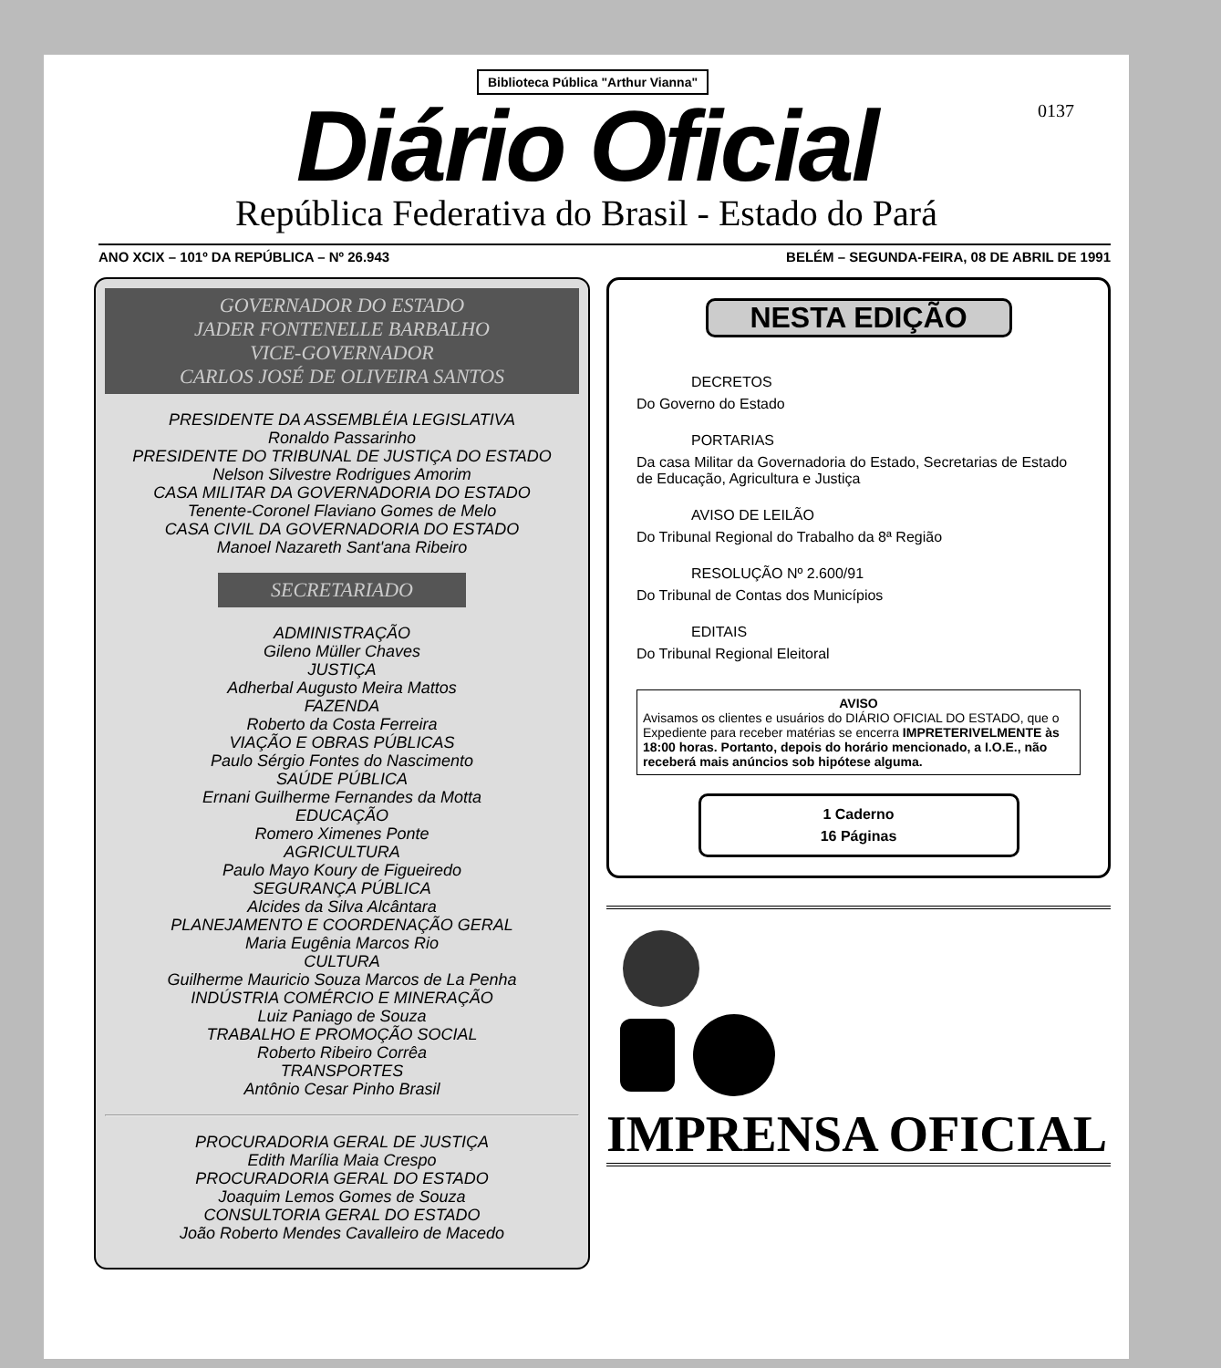Biblioteca Pública "Arthur Vianna"
0137
Diário Oficial
República Federativa do Brasil - Estado do Pará
ANO XCIX – 101º DA REPÚBLICA – Nº 26.943 BELÉM – SEGUNDA-FEIRA, 08 DE ABRIL DE 1991
GOVERNADOR DO ESTADO
JADER FONTENELLE BARBALHO
VICE-GOVERNADOR
CARLOS JOSÉ DE OLIVEIRA SANTOS
PRESIDENTE DA ASSEMBLÉIA LEGISLATIVA
Ronaldo Passarinho
PRESIDENTE DO TRIBUNAL DE JUSTIÇA DO ESTADO
Nelson Silvestre Rodrigues Amorim
CASA MILITAR DA GOVERNADORIA DO ESTADO
Tenente-Coronel Flaviano Gomes de Melo
CASA CIVIL DA GOVERNADORIA DO ESTADO
Manoel Nazareth Sant'ana Ribeiro
SECRETARIADO
ADMINISTRAÇÃO
Gileno Müller Chaves
JUSTIÇA
Adherbal Augusto Meira Mattos
FAZENDA
Roberto da Costa Ferreira
VIAÇÃO E OBRAS PÚBLICAS
Paulo Sérgio Fontes do Nascimento
SAÚDE PÚBLICA
Ernani Guilherme Fernandes da Motta
EDUCAÇÃO
Romero Ximenes Ponte
AGRICULTURA
Paulo Mayo Koury de Figueiredo
SEGURANÇA PÚBLICA
Alcides da Silva Alcântara
PLANEJAMENTO E COORDENAÇÃO GERAL
Maria Eugênia Marcos Rio
CULTURA
Guilherme Mauricio Souza Marcos de La Penha
INDÚSTRIA COMÉRCIO E MINERAÇÃO
Luiz Paniago de Souza
TRABALHO E PROMOÇÃO SOCIAL
Roberto Ribeiro Corrêa
TRANSPORTES
Antônio Cesar Pinho Brasil
PROCURADORIA GERAL DE JUSTIÇA
Edith Marília Maia Crespo
PROCURADORIA GERAL DO ESTADO
Joaquim Lemos Gomes de Souza
CONSULTORIA GERAL DO ESTADO
João Roberto Mendes Cavalleiro de Macedo
NESTA EDIÇÃO
DECRETOS
Do Governo do Estado
PORTARIAS
Da casa Militar da Governadoria do Estado, Secretarias de Estado de Educação, Agricultura e Justiça
AVISO DE LEILÃO
Do Tribunal Regional do Trabalho da 8ª Região
RESOLUÇÃO Nº 2.600/91
Do Tribunal de Contas dos Municípios
EDITAIS
Do Tribunal Regional Eleitoral
AVISO
Avisamos os clientes e usuários do DIÁRIO OFICIAL DO ESTADO, que o Expediente para receber matérias se encerra IMPRETERIVELMENTE às 18:00 horas. Portanto, depois do horário mencionado, a I.O.E., não receberá mais anúncios sob hipótese alguma.
1 Caderno
16 Páginas
IMPRENSA OFICIAL